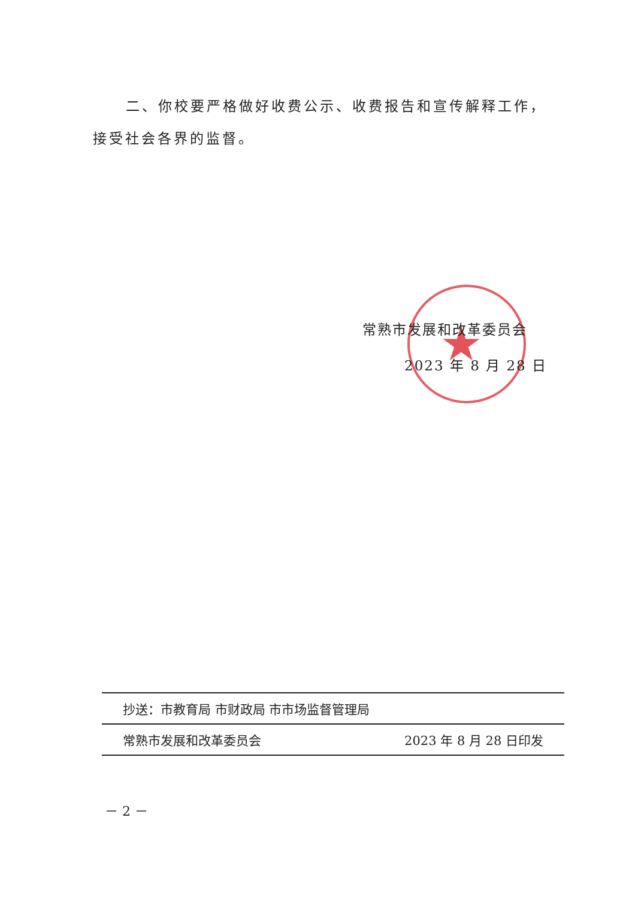二、你校要严格做好收费公示、收费报告和宣传解释工作，
接受社会各界的监督。
★
常熟市发展和改革委员会
2023 年 8 月 28 日
抄送：市教育局 市财政局 市市场监督管理局
常熟市发展和改革委员会 2023 年 8 月 28 日印发
－ 2 －